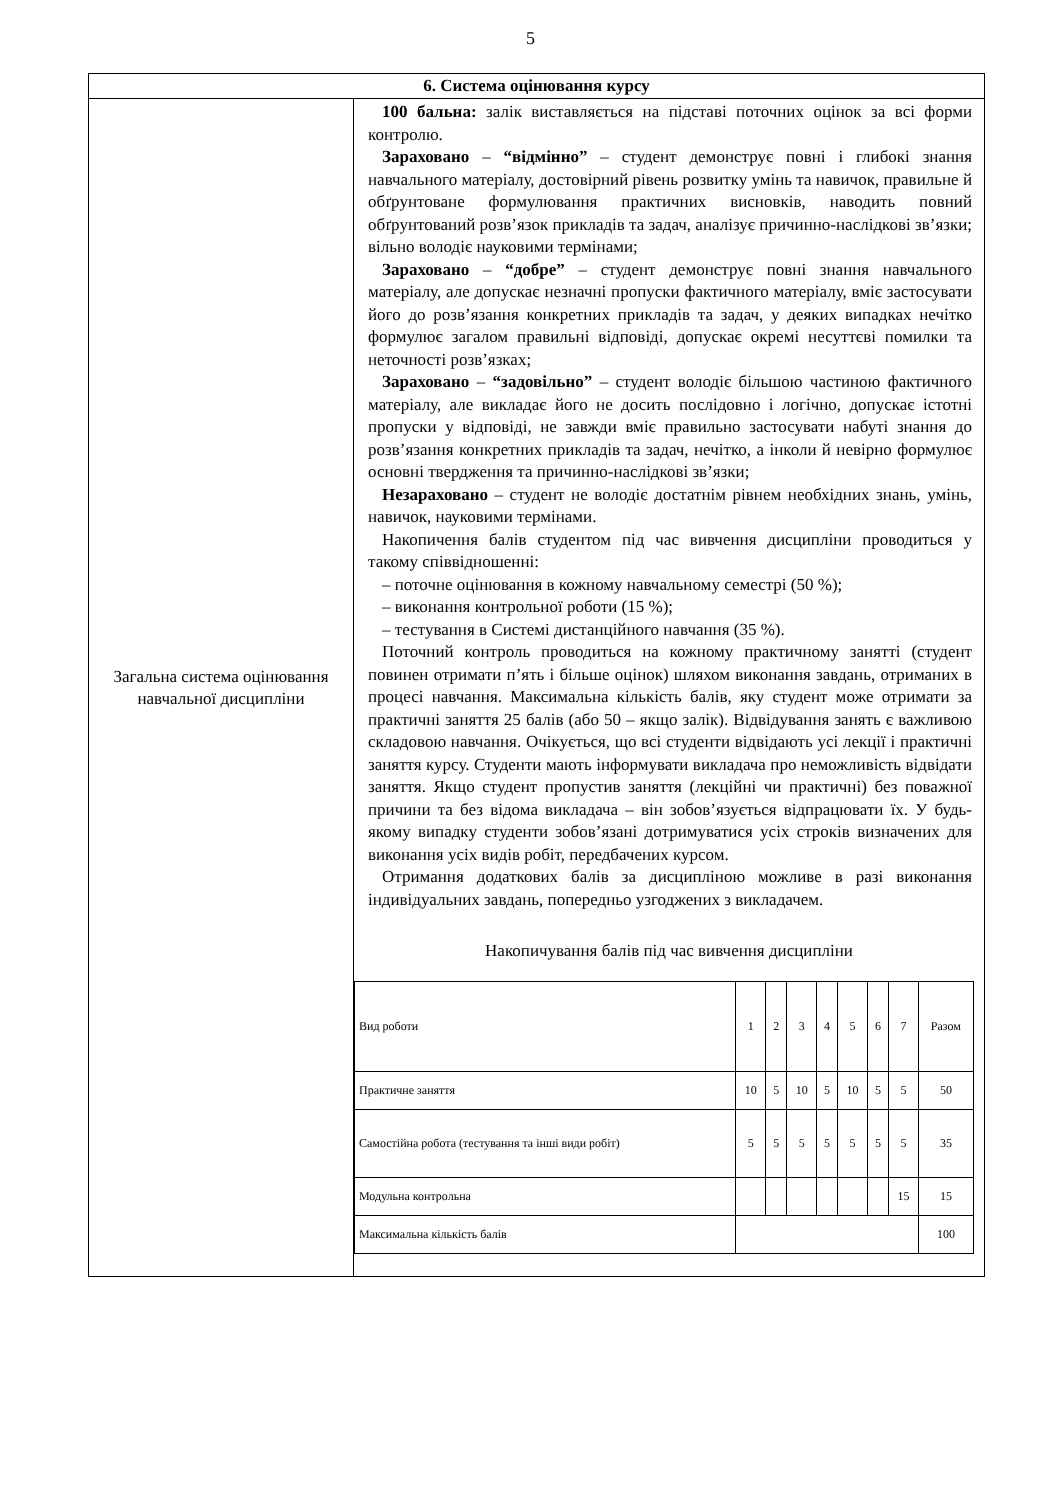5
| 6. Система оцінювання курсу | |
| --- | --- |
| Загальна система оцінювання навчальної дисципліни | 100 бальна: залік виставляється на підставі поточних оцінок за всі форми контролю. Зараховано – “відмінно” – студент демонструє повні і глибокі знання навчального матеріалу, достовірний рівень розвитку умінь та навичок, правильне й обґрунтоване формулювання практичних висновків, наводить повний обґрунтований розв’язок прикладів та задач, аналізує причинно-наслідкові зв’язки; вільно володіє науковими термінами; Зараховано – “добре” – студент демонструє повні знання навчального матеріалу, але допускає незначні пропуски фактичного матеріалу, вміє застосувати його до розв’язання конкретних прикладів та задач, у деяких випадках нечітко формулює загалом правильні відповіді, допускає окремі несуттєві помилки та неточності розв’язках; Зараховано – “задовільно” – студент володіє більшою частиною фактичного матеріалу, але викладає його не досить послідовно і логічно, допускає істотні пропуски у відповіді, не завжди вміє правильно застосувати набуті знання до розв’язання конкретних прикладів та задач, нечітко, а інколи й невірно формулює основні твердження та причинно-наслідкові зв’язки; Незараховано – студент не володіє достатнім рівнем необхідних знань, умінь, навичок, науковими термінами. Накопичення балів студентом під час вивчення дисципліни проводиться у такому співвідношенні: – поточне оцінювання в кожному навчальному семестрі (50 %); – виконання контрольної роботи (15 %); – тестування в Системі дистанційного навчання (35 %). Поточний контроль проводиться на кожному практичному занятті (студент повинен отримати п’ять і більше оцінок) шляхом виконання завдань, отриманих в процесі навчання. Максимальна кількість балів, яку студент може отримати за практичні заняття 25 балів (або 50 – якщо залік). Відвідування занять є важливою складовою навчання. Очікується, що всі студенти відвідають усі лекції і практичні заняття курсу. Студенти мають інформувати викладача про неможливість відвідати заняття. Якщо студент пропустив заняття (лекційні чи практичні) без поважної причини та без відома викладача – він зобов’язується відпрацювати їх. У будь-якому випадку студенти зобов’язані дотримуватися усіх строків визначених для виконання усіх видів робіт, передбачених курсом. Отримання додаткових балів за дисципліною можливе в разі виконання індивідуальних завдань, попередньо узгоджених з викладачем. Накопичування балів під час вивчення дисципліни / Вид роботи / 1 / 2 / 3 / 4 / 5 / 6 / 7 / Разом / / Практичне заняття / 10 / 5 / 10 / 5 / 10 / 5 / 5 / 50 / / Самостійна робота (тестування та інші види робіт) / 5 / 5 / 5 / 5 / 5 / 5 / 5 / 35 / / Модульна контрольна / / / / / / / 15 / 15 / / Максимальна кількість балів / / / / / / / / 100 / |